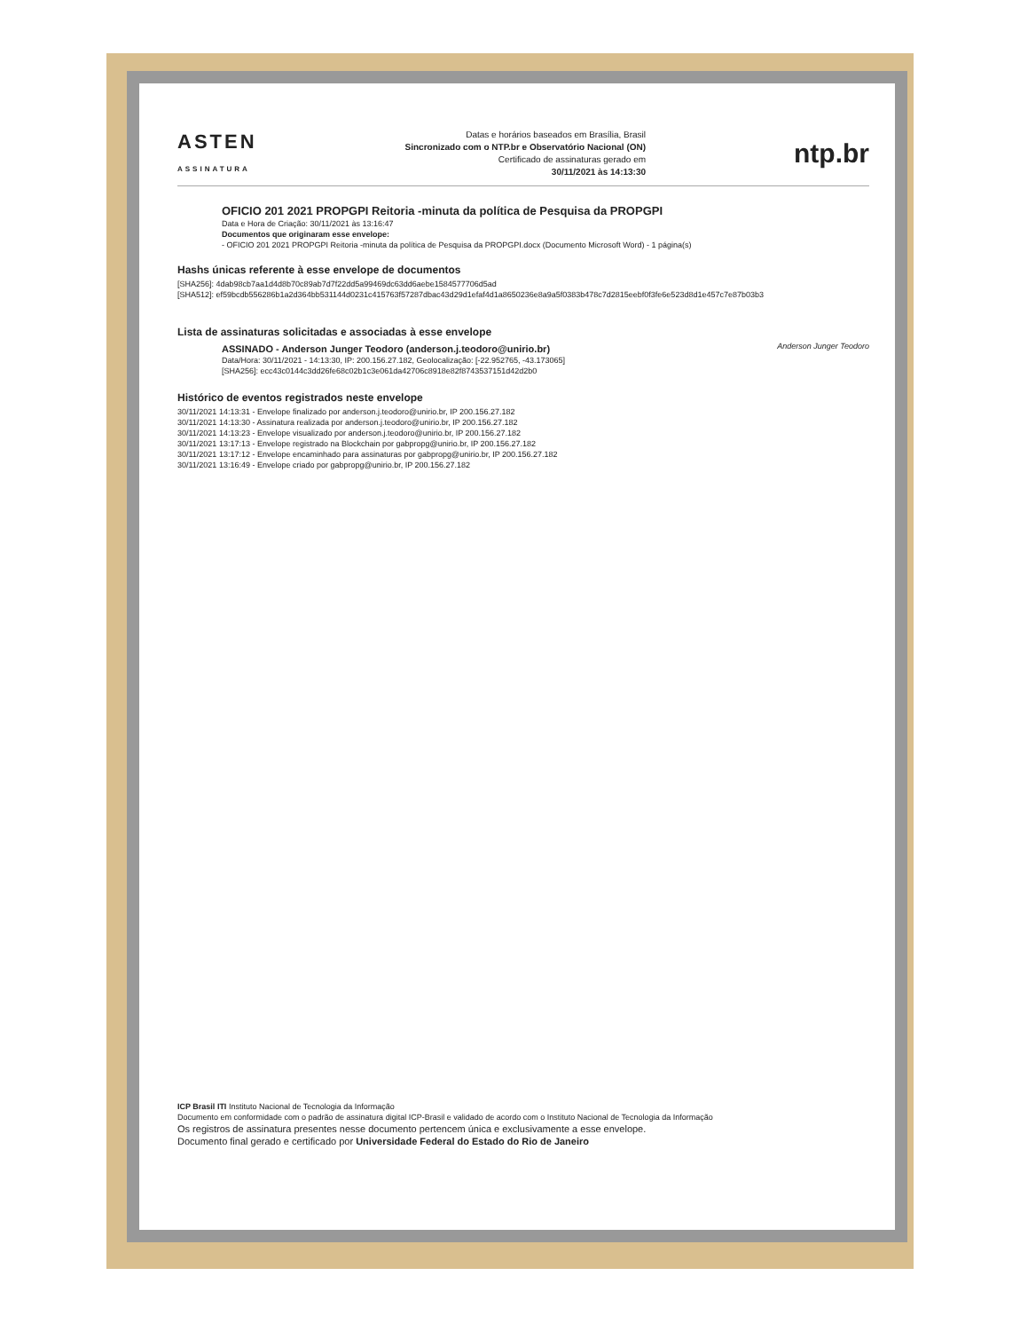ASTEN
ASSINATURA
Datas e horários baseados em Brasília, Brasil
Sincronizado com o NTP.br e Observatório Nacional (ON)
Certificado de assinaturas gerado em
30/11/2021 às 14:13:30
ntp.br
OFICIO 201 2021 PROPGPI Reitoria -minuta da política de Pesquisa da PROPGPI
Data e Hora de Criação: 30/11/2021 às 13:16:47
Documentos que originaram esse envelope:
- OFICIO 201 2021 PROPGPI Reitoria -minuta da política de Pesquisa da PROPGPI.docx (Documento Microsoft Word) - 1 página(s)
Hashs únicas referente à esse envelope de documentos
[SHA256]: 4dab98cb7aa1d4d8b70c89ab7d7f22dd5a99469dc63dd6aebe1584577706d5ad
[SHA512]: ef59bcdb556286b1a2d364bb531144d0231c415763f57287dbac43d29d1efaf4d1a8650236e8a9a5f0383b478c7d2815eebf0f3fe6e523d8d1e457c7e87b03b3
Lista de assinaturas solicitadas e associadas à esse envelope
ASSINADO - Anderson Junger Teodoro (anderson.j.teodoro@unirio.br)
Data/Hora: 30/11/2021 - 14:13:30, IP: 200.156.27.182, Geolocalização: [-22.952765, -43.173065]
[SHA256]: ecc43c0144c3dd26fe68c02b1c3e061da42706c8918e82f8743537151d42d2b0
Anderson Junger Teodoro
Histórico de eventos registrados neste envelope
30/11/2021 14:13:31 - Envelope finalizado por anderson.j.teodoro@unirio.br, IP 200.156.27.182
30/11/2021 14:13:30 - Assinatura realizada por anderson.j.teodoro@unirio.br, IP 200.156.27.182
30/11/2021 14:13:23 - Envelope visualizado por anderson.j.teodoro@unirio.br, IP 200.156.27.182
30/11/2021 13:17:13 - Envelope registrado na Blockchain por gabpropg@unirio.br, IP 200.156.27.182
30/11/2021 13:17:12 - Envelope encaminhado para assinaturas por gabpropg@unirio.br, IP 200.156.27.182
30/11/2021 13:16:49 - Envelope criado por gabpropg@unirio.br, IP 200.156.27.182
ICP Brasil ITI Instituto Nacional de Tecnologia da Informação
Documento em conformidade com o padrão de assinatura digital ICP-Brasil e validado de acordo com o Instituto Nacional de Tecnologia da Informação
Os registros de assinatura presentes nesse documento pertencem única e exclusivamente a esse envelope.
Documento final gerado e certificado por Universidade Federal do Estado do Rio de Janeiro